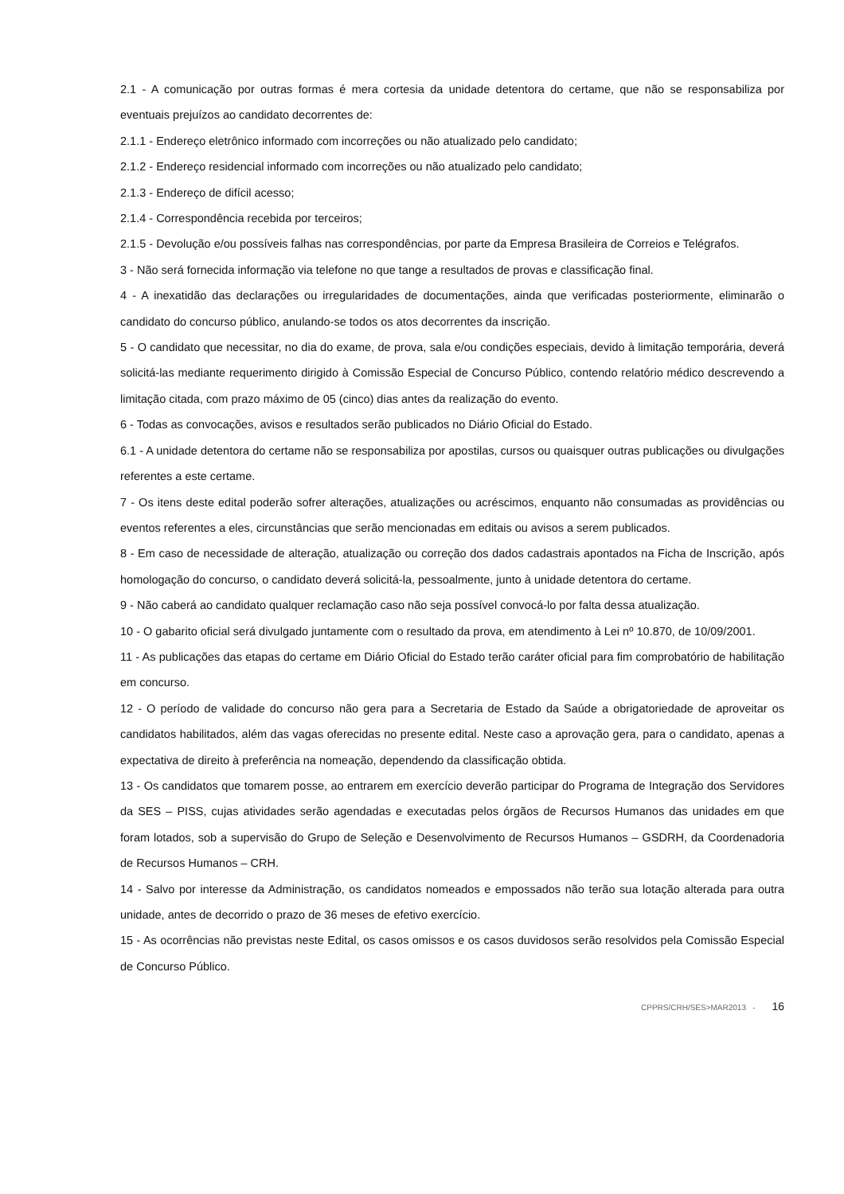2.1 - A comunicação por outras formas é mera cortesia da unidade detentora do certame, que não se responsabiliza por eventuais prejuízos ao candidato decorrentes de:
2.1.1 - Endereço eletrônico informado com incorreções ou não atualizado pelo candidato;
2.1.2 - Endereço residencial informado com incorreções ou não atualizado pelo candidato;
2.1.3 - Endereço de difícil acesso;
2.1.4 - Correspondência recebida por terceiros;
2.1.5 - Devolução e/ou possíveis falhas nas correspondências, por parte da Empresa Brasileira de Correios e Telégrafos.
3 - Não será fornecida informação via telefone no que tange a resultados de provas e classificação final.
4 - A inexatidão das declarações ou irregularidades de documentações, ainda que verificadas posteriormente, eliminarão o candidato do concurso público, anulando-se todos os atos decorrentes da inscrição.
5 - O candidato que necessitar, no dia do exame, de prova, sala e/ou condições especiais, devido à limitação temporária, deverá solicitá-las mediante requerimento dirigido à Comissão Especial de Concurso Público, contendo relatório médico descrevendo a limitação citada, com prazo máximo de 05 (cinco) dias antes da realização do evento.
6 - Todas as convocações, avisos e resultados serão publicados no Diário Oficial do Estado.
6.1 - A unidade detentora do certame não se responsabiliza por apostilas, cursos ou quaisquer outras publicações ou divulgações referentes a este certame.
7 - Os itens deste edital poderão sofrer alterações, atualizações ou acréscimos, enquanto não consumadas as providências ou eventos referentes a eles, circunstâncias que serão mencionadas em editais ou avisos a serem publicados.
8 - Em caso de necessidade de alteração, atualização ou correção dos dados cadastrais apontados na Ficha de Inscrição, após homologação do concurso, o candidato deverá solicitá-la, pessoalmente, junto à unidade detentora do certame.
9 - Não caberá ao candidato qualquer reclamação caso não seja possível convocá-lo por falta dessa atualização.
10 - O gabarito oficial será divulgado juntamente com o resultado da prova, em atendimento à Lei nº 10.870, de 10/09/2001.
11 - As publicações das etapas do certame em Diário Oficial do Estado terão caráter oficial para fim comprobatório de habilitação em concurso.
12 - O período de validade do concurso não gera para a Secretaria de Estado da Saúde a obrigatoriedade de aproveitar os candidatos habilitados, além das vagas oferecidas no presente edital. Neste caso a aprovação gera, para o candidato, apenas a expectativa de direito à preferência na nomeação, dependendo da classificação obtida.
13 - Os candidatos que tomarem posse, ao entrarem em exercício deverão participar do Programa de Integração dos Servidores da SES – PISS, cujas atividades serão agendadas e executadas pelos órgãos de Recursos Humanos das unidades em que foram lotados, sob a supervisão do Grupo de Seleção e Desenvolvimento de Recursos Humanos – GSDRH, da Coordenadoria de Recursos Humanos – CRH.
14 - Salvo por interesse da Administração, os candidatos nomeados e empossados não terão sua lotação alterada para outra unidade, antes de decorrido o prazo de 36 meses de efetivo exercício.
15 - As ocorrências não previstas neste Edital, os casos omissos e os casos duvidosos serão resolvidos pela Comissão Especial de Concurso Público.
CPPRS/CRH/SES>MAR2013 - 16